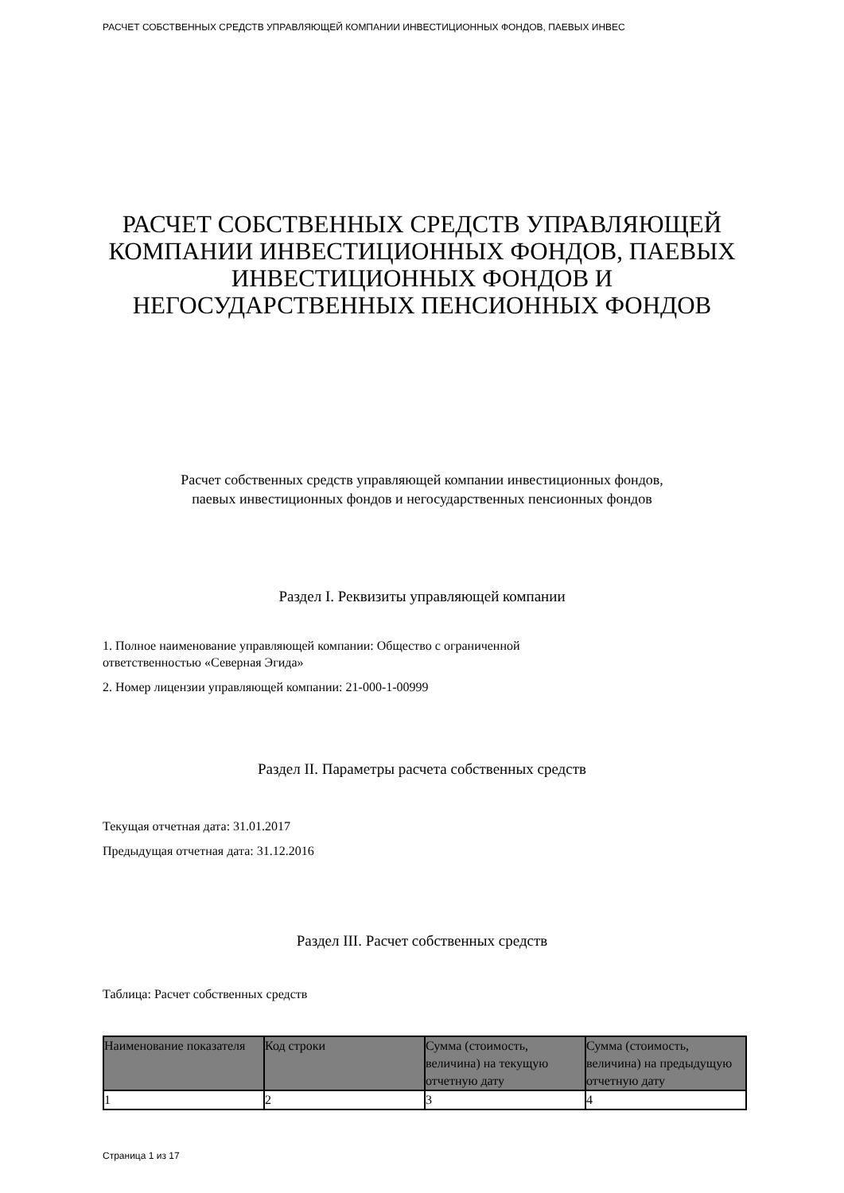РАСЧЕТ СОБСТВЕННЫХ СРЕДСТВ УПРАВЛЯЮЩЕЙ КОМПАНИИ ИНВЕСТИЦИОННЫХ ФОНДОВ, ПАЕВЫХ ИНВЕС
РАСЧЕТ СОБСТВЕННЫХ СРЕДСТВ УПРАВЛЯЮЩЕЙ КОМПАНИИ ИНВЕСТИЦИОННЫХ ФОНДОВ, ПАЕВЫХ ИНВЕСТИЦИОННЫХ ФОНДОВ И НЕГОСУДАРСТВЕННЫХ ПЕНСИОННЫХ ФОНДОВ
Расчет собственных средств управляющей компании инвестиционных фондов,
паевых инвестиционных фондов и негосударственных пенсионных фондов
Раздел I. Реквизиты управляющей компании
1. Полное наименование управляющей компании: Общество с ограниченной
ответственностью «Северная Эгида»
2. Номер лицензии управляющей компании: 21-000-1-00999
Раздел II. Параметры расчета собственных средств
Текущая отчетная дата: 31.01.2017
Предыдущая отчетная дата: 31.12.2016
Раздел III. Расчет собственных средств
Таблица: Расчет собственных средств
| Наименование показателя | Код строки | Сумма (стоимость, величина) на текущую отчетную дату | Сумма (стоимость, величина) на предыдущую отчетную дату |
| --- | --- | --- | --- |
| 1 | 2 | 3 | 4 |
Страница 1 из 17